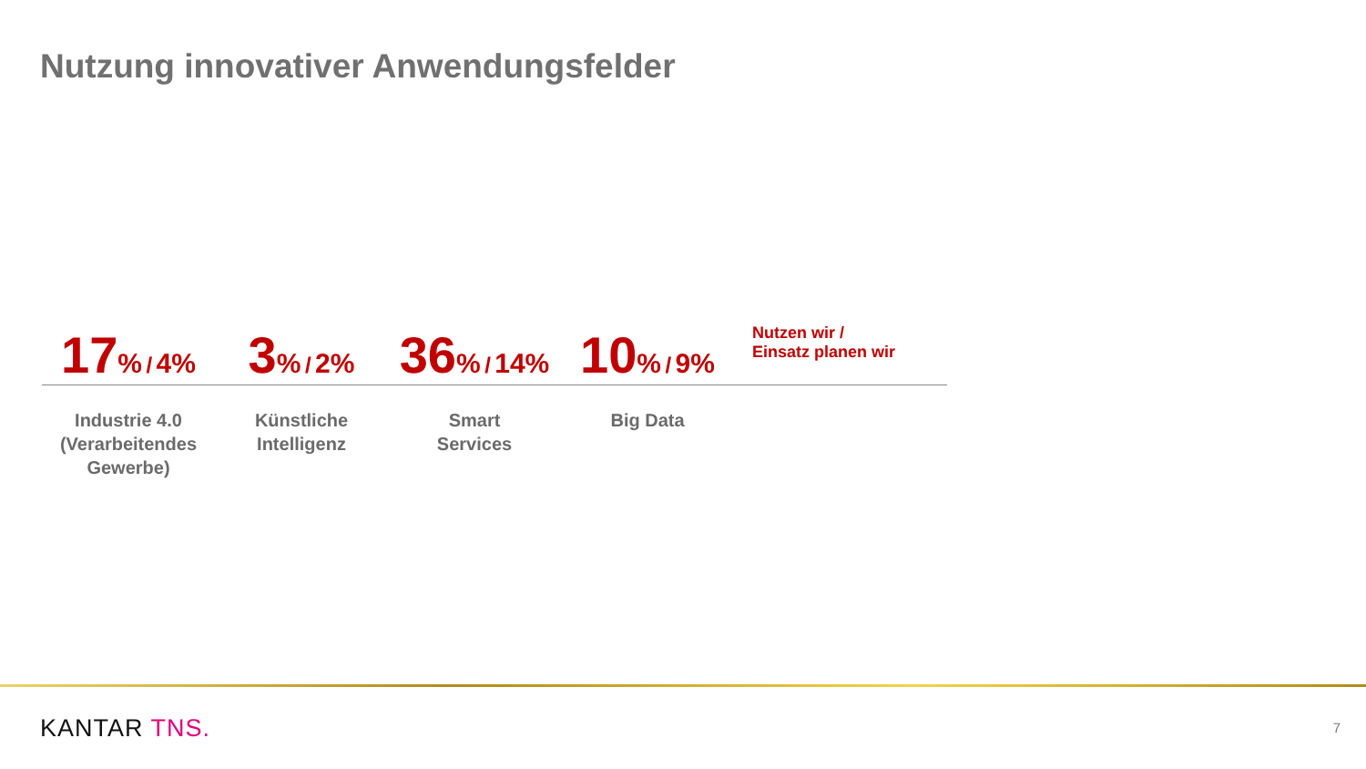Nutzung innovativer Anwendungsfelder
17% / 4%
3% / 2%
36% / 14%
10% / 9%
Nutzen wir /
Einsatz planen wir
Industrie 4.0
(Verarbeitendes
Gewerbe)
Künstliche
Intelligenz
Smart
Services
Big Data
KANTAR TNS. 7